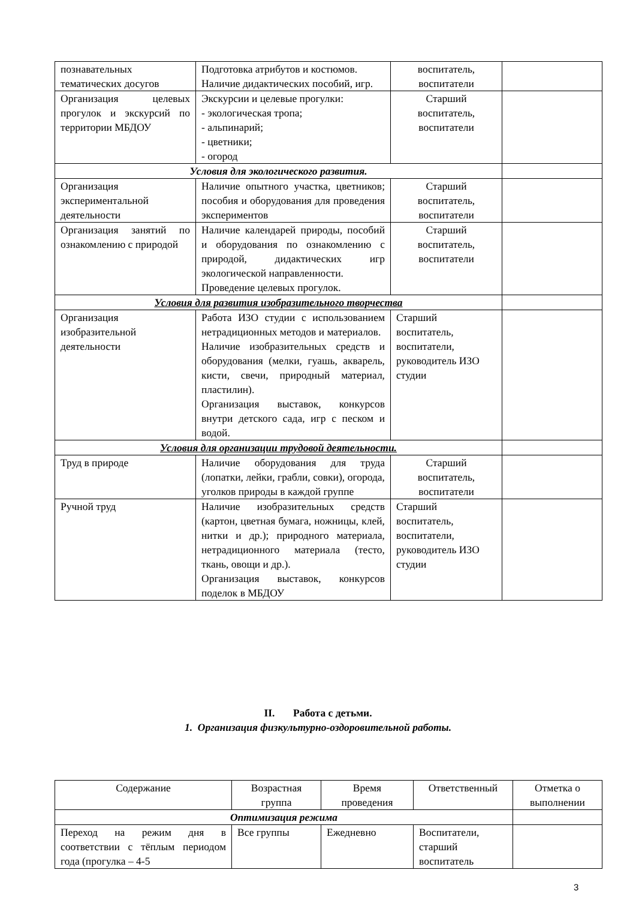| познавательных тематических досугов | Подготовка атрибутов и костюмов. Наличие дидактических пособий, игр. | воспитатель, воспитатели | |
| Организация целевых прогулок и экскурсий по территории МБДОУ | Экскурсии и целевые прогулки: - экологическая тропа; - альпинарий; - цветники; - огород | Старший воспитатель, воспитатели | |
| Условия для экологического развития. | | | |
| Организация экспериментальной деятельности | Наличие опытного участка, цветников; пособия и оборудования для проведения экспериментов | Старший воспитатель, воспитатели | |
| Организация занятий по ознакомлению с природой | Наличие календарей природы, пособий и оборудования по ознакомлению с природой, дидактических игр экологической направленности. Проведение целевых прогулок. | Старший воспитатель, воспитатели | |
| Условия для развития изобразительного творчества | | | |
| Организация изобразительной деятельности | Работа ИЗО студии с использованием нетрадиционных методов и материалов. Наличие изобразительных средств и оборудования (мелки, гуашь, акварель, кисти, свечи, природный материал, пластилин). Организация выставок, конкурсов внутри детского сада, игр с песком и водой. | Старший воспитатель, воспитатели, руководитель ИЗО студии | |
| Условия для организации трудовой деятельности. | | | |
| Труд в природе | Наличие оборудования для труда (лопатки, лейки, грабли, совки), огорода, уголков природы в каждой группе | Старший воспитатель, воспитатели | |
| Ручной труд | Наличие изобразительных средств (картон, цветная бумага, ножницы, клей, нитки и др.); природного материала, нетрадиционного материала (тесто, ткань, овощи и др.). Организация выставок, конкурсов поделок в МБДОУ | Старший воспитатель, воспитатели, руководитель ИЗО студии | |
II. Работа с детьми.
1. Организация физкультурно-оздоровительной работы.
| Содержание | Возрастная группа | Время проведения | Ответственный | Отметка о выполнении |
| Оптимизация режима | | | | |
| Переход на режим дня в соответствии с тёплым периодом года (прогулка – 4-5 | Все группы | Ежедневно | Воспитатели, старший воспитатель | |
3